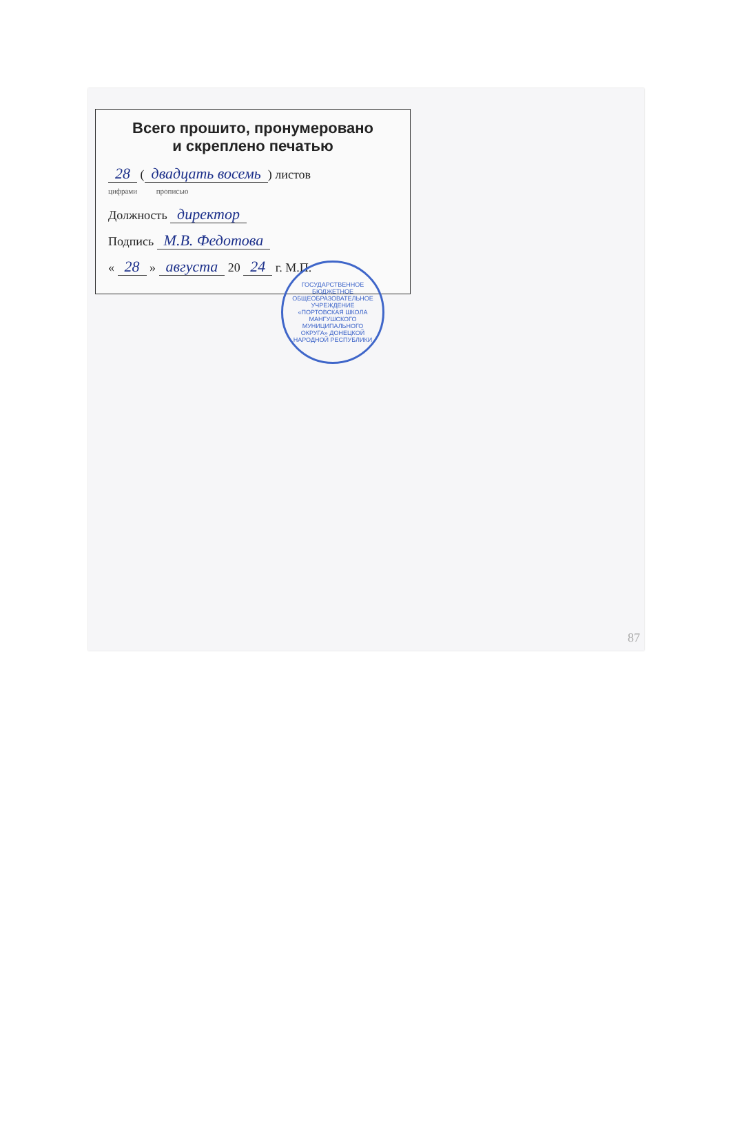Всего прошито, пронумеровано
и скреплено печатью
28 (двадцать восемь) листов
цифрами прописью
Должность директор
Подпись М.В. Федотова
« 28 » августа 20 24 г. М.П.
ГОСУДАРСТВЕННОЕ БЮДЖЕТНОЕ ОБЩЕОБРАЗОВАТЕЛЬНОЕ УЧРЕЖДЕНИЕ «ПОРТОВСКАЯ ШКОЛА МАНГУШСКОГО МУНИЦИПАЛЬНОГО ОКРУГА» ДОНЕЦКОЙ НАРОДНОЙ РЕСПУБЛИКИ
87